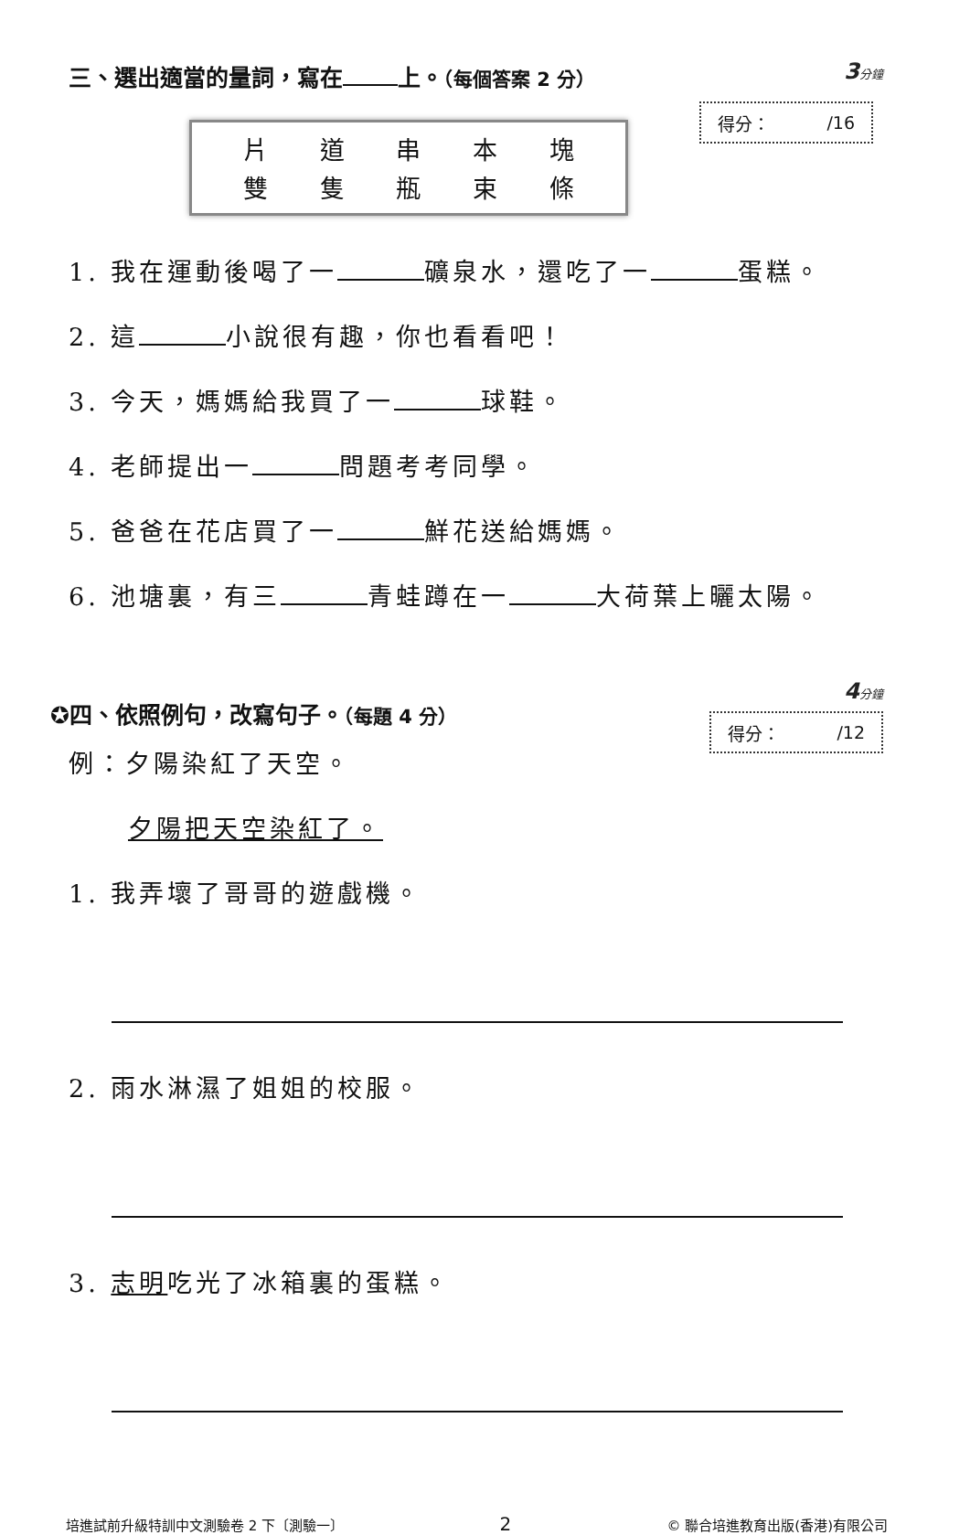三、選出適當的量詞，寫在 上。（每個答案 2 分）
3分鐘
片 道 串 本 塊
雙 隻 瓶 束 條
得分： /16
1. 我在運動後喝了一 礦泉水，還吃了一 蛋糕。
2. 這 小說很有趣，你也看看吧！
3. 今天，媽媽給我買了一 球鞋。
4. 老師提出一 問題考考同學。
5. 爸爸在花店買了一 鮮花送給媽媽。
6. 池塘裏，有三 青蛙蹲在一 大荷葉上曬太陽。
✪四、依照例句，改寫句子。（每題 4 分）
4分鐘
得分： /12
例：夕陽染紅了天空。
夕陽把天空染紅了。
1. 我弄壞了哥哥的遊戲機。
2. 雨水淋濕了姐姐的校服。
3. 志明吃光了冰箱裏的蛋糕。
培進試前升級特訓中文測驗卷 2 下〔測驗一〕 2 © 聯合培進教育出版(香港)有限公司